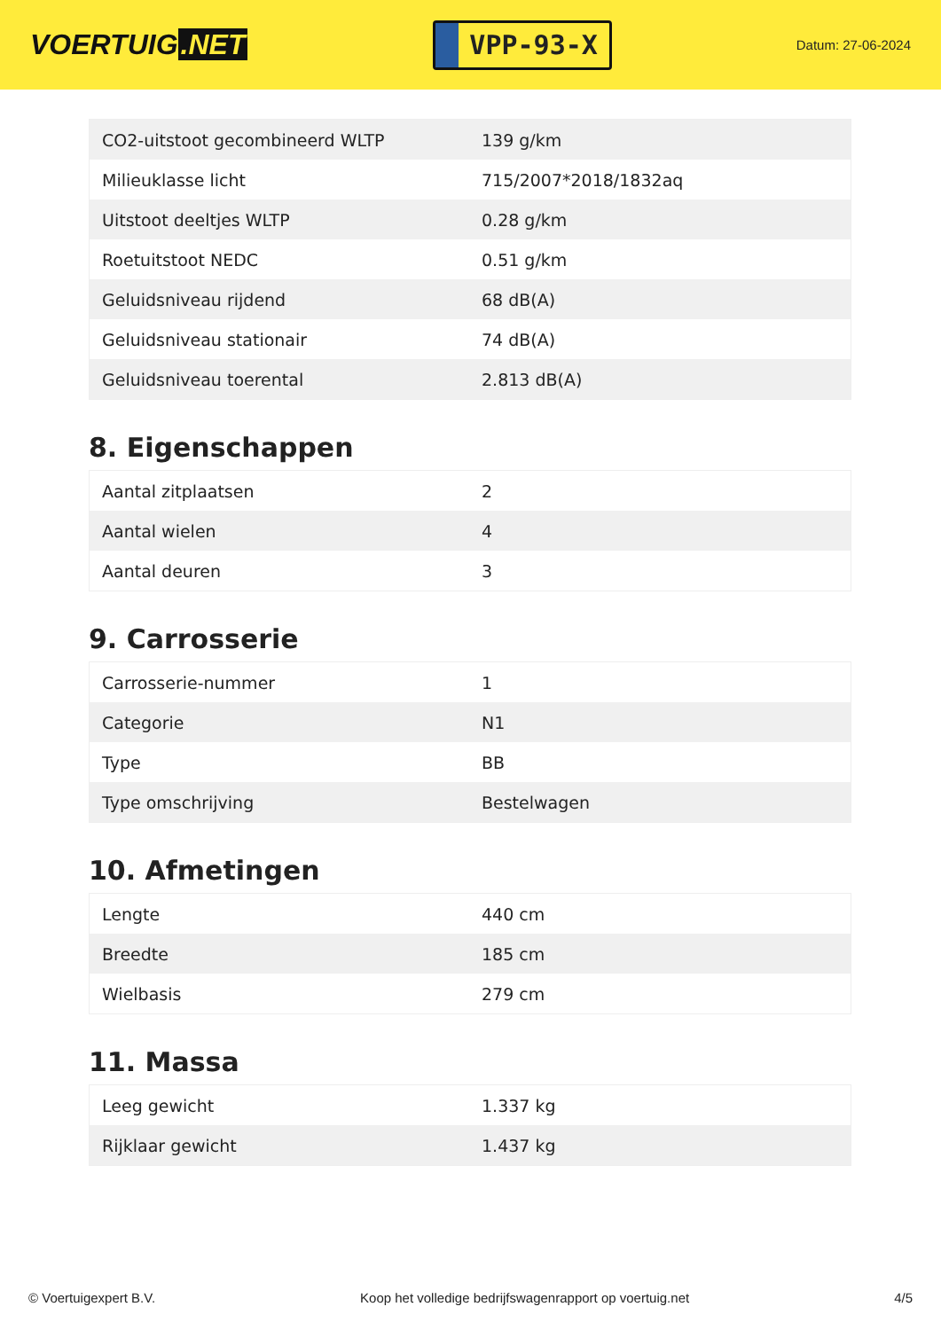VOERTUIG.NET
VPP-93-X
Datum: 27-06-2024
| CO2-uitstoot gecombineerd WLTP | 139 g/km |
| Milieuklasse licht | 715/2007*2018/1832aq |
| Uitstoot deeltjes WLTP | 0.28 g/km |
| Roetuitstoot NEDC | 0.51 g/km |
| Geluidsniveau rijdend | 68 dB(A) |
| Geluidsniveau stationair | 74 dB(A) |
| Geluidsniveau toerental | 2.813 dB(A) |
8. Eigenschappen
| Aantal zitplaatsen | 2 |
| Aantal wielen | 4 |
| Aantal deuren | 3 |
9. Carrosserie
| Carrosserie-nummer | 1 |
| Categorie | N1 |
| Type | BB |
| Type omschrijving | Bestelwagen |
10. Afmetingen
| Lengte | 440 cm |
| Breedte | 185 cm |
| Wielbasis | 279 cm |
11. Massa
| Leeg gewicht | 1.337 kg |
| Rijklaar gewicht | 1.437 kg |
© Voertuigexpert B.V. Koop het volledige bedrijfswagenrapport op voertuig.net 4/5